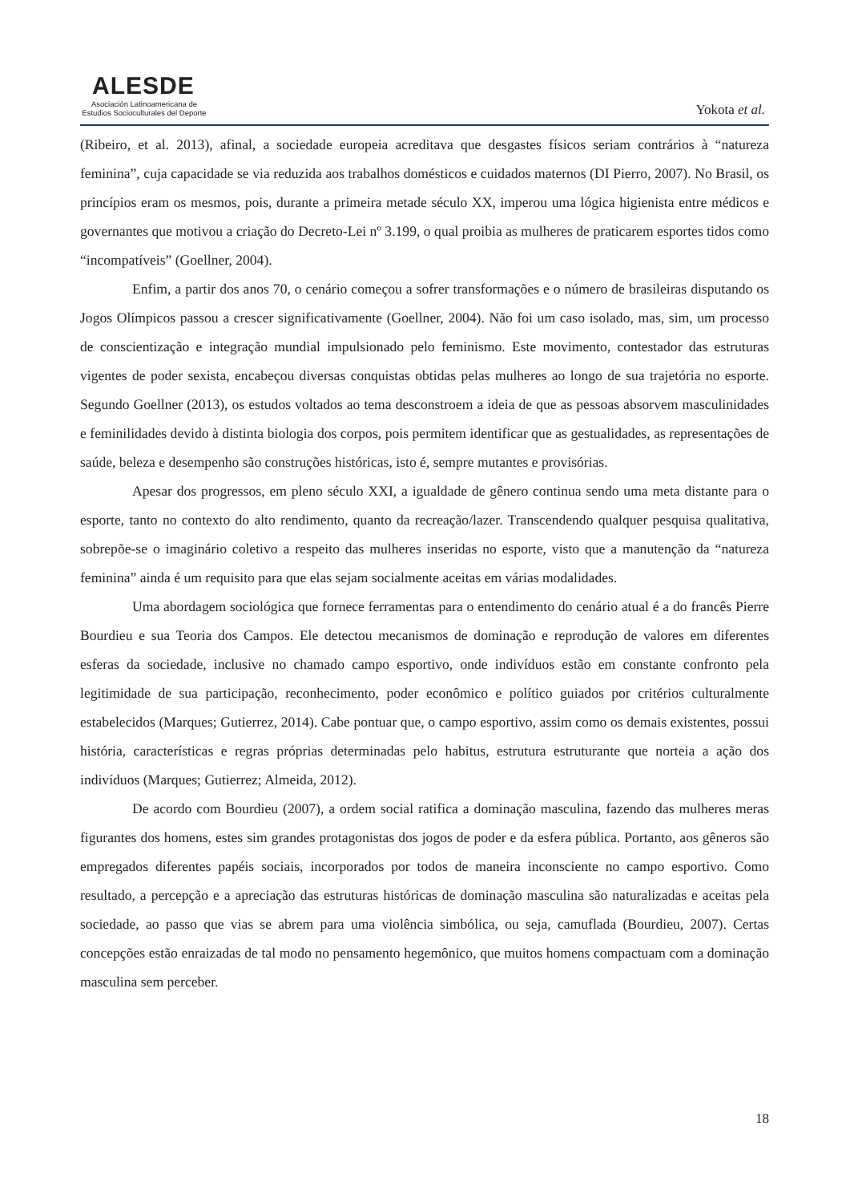ALESDE
Asociación Latinoamericana de
Estudios Socioculturales del Deporte
Yokota et al.
(Ribeiro, et al. 2013), afinal, a sociedade europeia acreditava que desgastes físicos seriam contrários à “natureza feminina”, cuja capacidade se via reduzida aos trabalhos domésticos e cuidados maternos (DI Pierro, 2007). No Brasil, os princípios eram os mesmos, pois, durante a primeira metade século XX, imperou uma lógica higienista entre médicos e governantes que motivou a criação do Decreto-Lei nº 3.199, o qual proibia as mulheres de praticarem esportes tidos como “incompatíveis” (Goellner, 2004).
Enfim, a partir dos anos 70, o cenário começou a sofrer transformações e o número de brasileiras disputando os Jogos Olímpicos passou a crescer significativamente (Goellner, 2004). Não foi um caso isolado, mas, sim, um processo de conscientização e integração mundial impulsionado pelo feminismo. Este movimento, contestador das estruturas vigentes de poder sexista, encabeçou diversas conquistas obtidas pelas mulheres ao longo de sua trajetória no esporte. Segundo Goellner (2013), os estudos voltados ao tema desconstroem a ideia de que as pessoas absorvem masculinidades e feminilidades devido à distinta biologia dos corpos, pois permitem identificar que as gestualidades, as representações de saúde, beleza e desempenho são construções históricas, isto é, sempre mutantes e provisórias.
Apesar dos progressos, em pleno século XXI, a igualdade de gênero continua sendo uma meta distante para o esporte, tanto no contexto do alto rendimento, quanto da recreação/lazer. Transcendendo qualquer pesquisa qualitativa, sobrepõe-se o imaginário coletivo a respeito das mulheres inseridas no esporte, visto que a manutenção da “natureza feminina” ainda é um requisito para que elas sejam socialmente aceitas em várias modalidades.
Uma abordagem sociológica que fornece ferramentas para o entendimento do cenário atual é a do francês Pierre Bourdieu e sua Teoria dos Campos. Ele detectou mecanismos de dominação e reprodução de valores em diferentes esferas da sociedade, inclusive no chamado campo esportivo, onde indivíduos estão em constante confronto pela legitimidade de sua participação, reconhecimento, poder econômico e político guiados por critérios culturalmente estabelecidos (Marques; Gutierrez, 2014). Cabe pontuar que, o campo esportivo, assim como os demais existentes, possui história, características e regras próprias determinadas pelo habitus, estrutura estruturante que norteia a ação dos indivíduos (Marques; Gutierrez; Almeida, 2012).
De acordo com Bourdieu (2007), a ordem social ratifica a dominação masculina, fazendo das mulheres meras figurantes dos homens, estes sim grandes protagonistas dos jogos de poder e da esfera pública. Portanto, aos gêneros são empregados diferentes papéis sociais, incorporados por todos de maneira inconsciente no campo esportivo. Como resultado, a percepção e a apreciação das estruturas históricas de dominação masculina são naturalizadas e aceitas pela sociedade, ao passo que vias se abrem para uma violência simbólica, ou seja, camuflada (Bourdieu, 2007). Certas concepções estão enraizadas de tal modo no pensamento hegemônico, que muitos homens compactuam com a dominação masculina sem perceber.
18